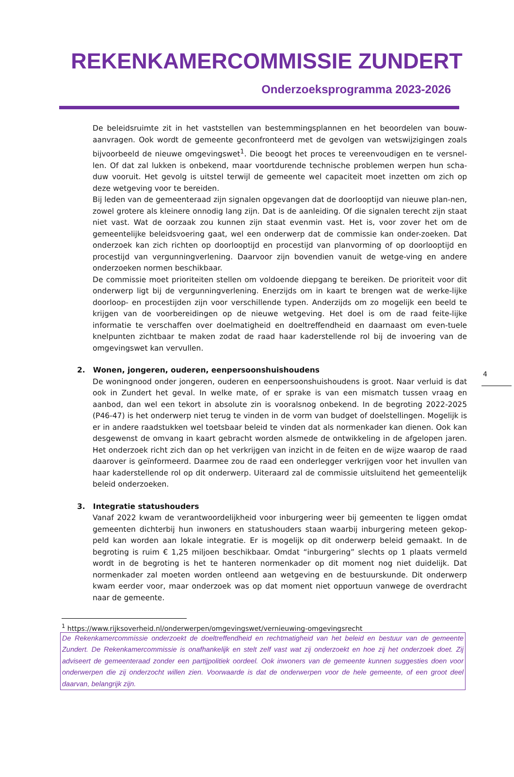REKENKAMERCOMMISSIE ZUNDERT
Onderzoeksprogramma 2023-2026
4
De beleidsruimte zit in het vaststellen van bestemmingsplannen en het beoordelen van bouw-aanvragen. Ook wordt de gemeente geconfronteerd met de gevolgen van wetswijzigingen zoals bijvoorbeeld de nieuwe omgevingswet<sup>1</sup>. Die beoogt het proces te vereenvoudigen en te versnel-len. Of dat zal lukken is onbekend, maar voortdurende technische problemen werpen hun scha-duw vooruit. Het gevolg is uitstel terwijl de gemeente wel capaciteit moet inzetten om zich op deze wetgeving voor te bereiden.
Bij leden van de gemeenteraad zijn signalen opgevangen dat de doorlooptijd van nieuwe plan-nen, zowel grotere als kleinere onnodig lang zijn. Dat is de aanleiding. Of die signalen terecht zijn staat niet vast. Wat de oorzaak zou kunnen zijn staat evenmin vast. Het is, voor zover het om de gemeentelijke beleidsvoering gaat, wel een onderwerp dat de commissie kan onder-zoeken. Dat onderzoek kan zich richten op doorlooptijd en procestijd van planvorming of op doorlooptijd en procestijd van vergunningverlening. Daarvoor zijn bovendien vanuit de wetge-ving en andere onderzoeken normen beschikbaar.
De commissie moet prioriteiten stellen om voldoende diepgang te bereiken. De prioriteit voor dit onderwerp ligt bij de vergunningverlening. Enerzijds om in kaart te brengen wat de werke-lijke doorloop- en procestijden zijn voor verschillende typen. Anderzijds om zo mogelijk een beeld te krijgen van de voorbereidingen op de nieuwe wetgeving. Het doel is om de raad feite-lijke informatie te verschaffen over doelmatigheid en doeltreffendheid en daarnaast om even-tuele knelpunten zichtbaar te maken zodat de raad haar kaderstellende rol bij de invoering van de omgevingswet kan vervullen.
2. Wonen, jongeren, ouderen, eenpersoonshuishoudens
De woningnood onder jongeren, ouderen en eenpersoonshuishoudens is groot. Naar verluid is dat ook in Zundert het geval. In welke mate, of er sprake is van een mismatch tussen vraag en aanbod, dan wel een tekort in absolute zin is vooralsnog onbekend. In de begroting 2022-2025 (P46-47) is het onderwerp niet terug te vinden in de vorm van budget of doelstellingen. Mogelijk is er in andere raadstukken wel toetsbaar beleid te vinden dat als normenkader kan dienen. Ook kan desgewenst de omvang in kaart gebracht worden alsmede de ontwikkeling in de afgelopen jaren. Het onderzoek richt zich dan op het verkrijgen van inzicht in de feiten en de wijze waarop de raad daarover is geïnformeerd. Daarmee zou de raad een onderlegger verkrijgen voor het invullen van haar kaderstellende rol op dit onderwerp. Uiteraard zal de commissie uitsluitend het gemeentelijk beleid onderzoeken.
3. Integratie statushouders
Vanaf 2022 kwam de verantwoordelijkheid voor inburgering weer bij gemeenten te liggen omdat gemeenten dichterbij hun inwoners en statushouders staan waarbij inburgering meteen gekop-peld kan worden aan lokale integratie. Er is mogelijk op dit onderwerp beleid gemaakt. In de begroting is ruim € 1,25 miljoen beschikbaar. Omdat “inburgering” slechts op 1 plaats vermeld wordt in de begroting is het te hanteren normenkader op dit moment nog niet duidelijk. Dat normenkader zal moeten worden ontleend aan wetgeving en de bestuurskunde. Dit onderwerp kwam eerder voor, maar onderzoek was op dat moment niet opportuun vanwege de overdracht naar de gemeente.
<sup>1</sup> https://www.rijksoverheid.nl/onderwerpen/omgevingswet/vernieuwing-omgevingsrecht
De Rekenkamercommissie onderzoekt de doeltreffendheid en rechtmatigheid van het beleid en bestuur van de gemeente Zundert. De Rekenkamercommissie is onafhankelijk en stelt zelf vast wat zij onderzoekt en hoe zij het onderzoek doet. Zij adviseert de gemeenteraad zonder een partijpolitiek oordeel. Ook inwoners van de gemeente kunnen suggesties doen voor onderwerpen die zij onderzocht willen zien. Voorwaarde is dat de onderwerpen voor de hele gemeente, of een groot deel daarvan, belangrijk zijn.